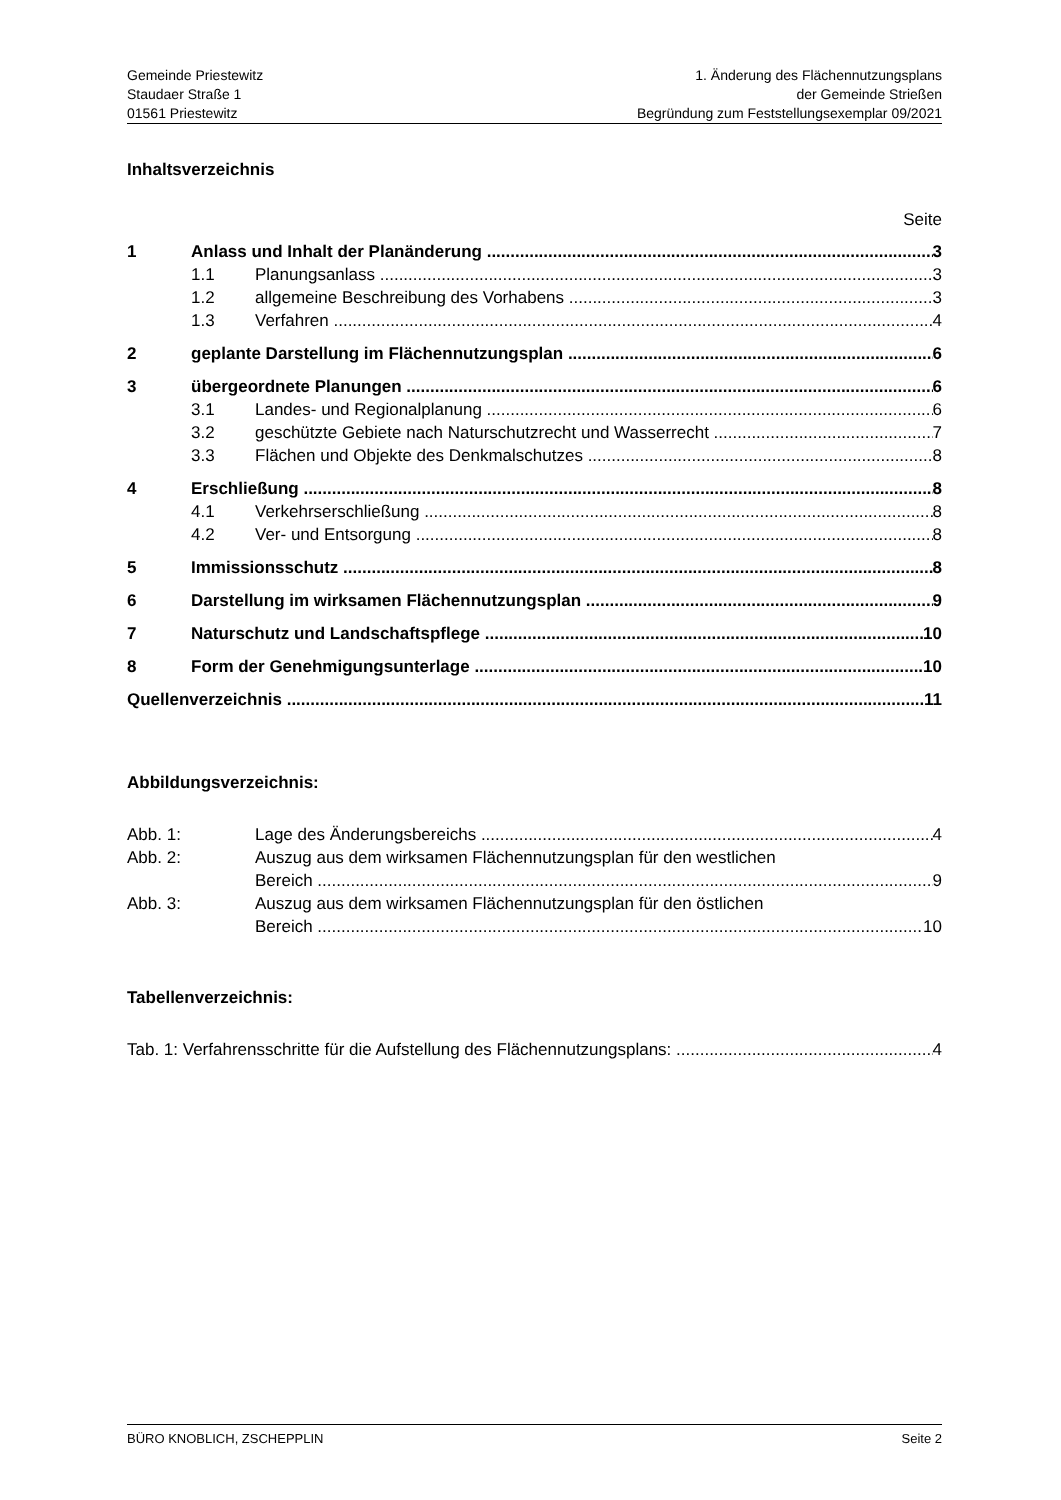Gemeinde Priestewitz
Staudaer Straße 1
01561 Priestewitz
1. Änderung des Flächennutzungsplans
der Gemeinde Strießen
Begründung zum Feststellungsexemplar 09/2021
Inhaltsverzeichnis
Seite
1 Anlass und Inhalt der Planänderung 3
1.1 Planungsanlass 3
1.2 allgemeine Beschreibung des Vorhabens 3
1.3 Verfahren 4
2 geplante Darstellung im Flächennutzungsplan 6
3 übergeordnete Planungen 6
3.1 Landes- und Regionalplanung 6
3.2 geschützte Gebiete nach Naturschutzrecht und Wasserrecht 7
3.3 Flächen und Objekte des Denkmalschutzes 8
4 Erschließung 8
4.1 Verkehrserschließung 8
4.2 Ver- und Entsorgung 8
5 Immissionsschutz 8
6 Darstellung im wirksamen Flächennutzungsplan 9
7 Naturschutz und Landschaftspflege 10
8 Form der Genehmigungsunterlage 10
Quellenverzeichnis 11
Abbildungsverzeichnis:
Abb. 1: Lage des Änderungsbereichs 4
Abb. 2: Auszug aus dem wirksamen Flächennutzungsplan für den westlichen
Bereich 9
Abb. 3: Auszug aus dem wirksamen Flächennutzungsplan für den östlichen
Bereich 10
Tabellenverzeichnis:
Tab. 1: Verfahrensschritte für die Aufstellung des Flächennutzungsplans: 4
BÜRO KNOBLICH, ZSCHEPPLIN Seite 2